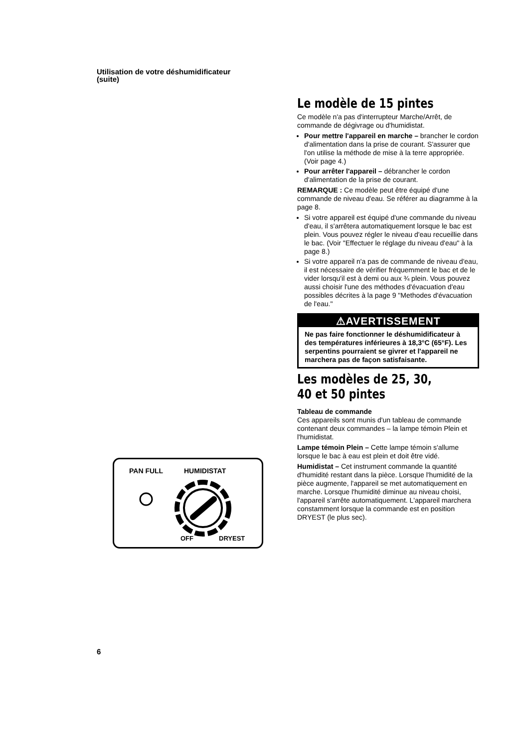Utilisation de votre déshumidificateur
(suite)
PAN FULL
HUMIDISTAT
OFF
DRYEST
Le modèle de 15 pintes
Ce modèle n'a pas d'interrupteur Marche/Arrêt, de commande de dégivrage ou d'humidistat.
Pour mettre l'appareil en marche – brancher le cordon d'alimentation dans la prise de courant. S'assurer que l'on utilise la méthode de mise à la terre appropriée. (Voir page 4.)
Pour arrêter l'appareil – débrancher le cordon d'alimentation de la prise de courant.
REMARQUE : Ce modèle peut être équipé d'une commande de niveau d'eau. Se référer au diagramme à la page 8.
Si votre appareil est équipé d'une commande du niveau d'eau, il s'arrêtera automatiquement lorsque le bac est plein. Vous pouvez régler le niveau d'eau recueillie dans le bac. (Voir "Effectuer le réglage du niveau d'eau" à la page 8.)
Si votre appareil n'a pas de commande de niveau d'eau, il est nécessaire de vérifier fréquemment le bac et de le vider lorsqu'il est à demi ou aux ¾ plein. Vous pouvez aussi choisir l'une des méthodes d'évacuation d'eau possibles décrites à la page 9 "Methodes d'évacuation de l'eau."
⚠AVERTISSEMENT
Ne pas faire fonctionner le déshumidificateur à des températures inférieures à 18,3°C (65°F). Les serpentins pourraient se givrer et l'appareil ne marchera pas de façon satisfaisante.
Les modèles de 25, 30, 40 et 50 pintes
Tableau de commande
Ces appareils sont munis d'un tableau de commande contenant deux commandes – la lampe témoin Plein et l'humidistat.
Lampe témoin Plein – Cette lampe témoin s'allume lorsque le bac à eau est plein et doit être vidé.
Humidistat – Cet instrument commande la quantité d'humidité restant dans la pièce. Lorsque l'humidité de la pièce augmente, l'appareil se met automatiquement en marche. Lorsque l'humidité diminue au niveau choisi, l'appareil s'arrête automatiquement. L'appareil marchera constamment lorsque la commande est en position DRYEST (le plus sec).
6